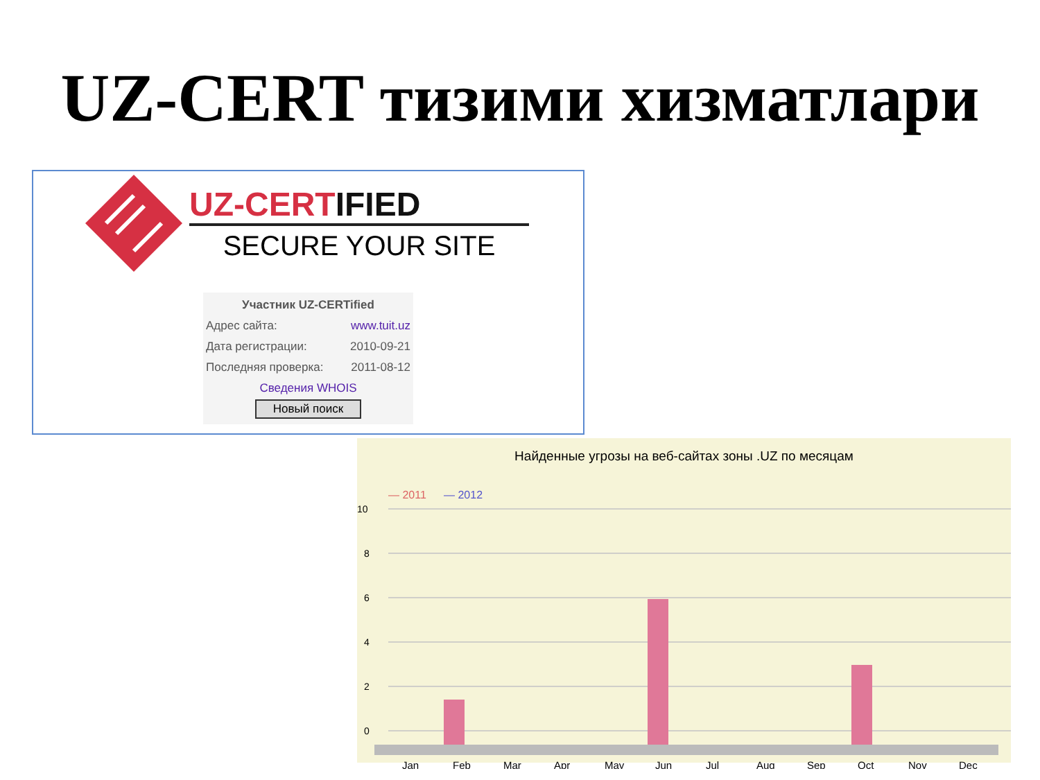UZ-CERT тизими хизматлари
UZ-CERTIFIED
SECURE YOUR SITE
Участник UZ-CERTified
Адрес сайта: www.tuit.uz
Дата регистрации: 2010-09-21
Последняя проверка: 2011-08-12
Сведения WHOIS
Новый поиск
Найденные угрозы на веб-сайтах зоны .UZ по месяцам
— 2011
— 2012
10
8
6
4
2
0
Jan
Feb
Mar
Apr
May
Jun
Jul
Aug
Sep
Oct
Nov
Dec